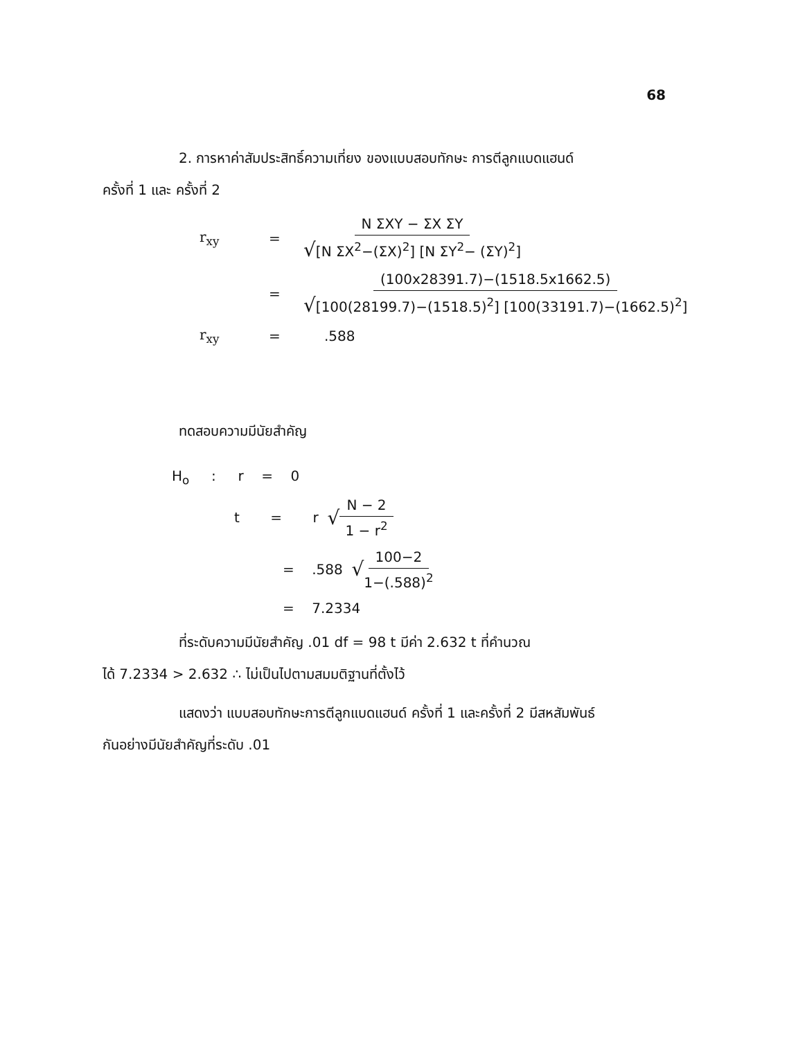68
2. การหาค่าสัมประสิทธิ์ความเที่ยง ของแบบสอบทักษะ การตีลูกแบดแฮนด์
ครั้งที่ 1 และ ครั้งที่ 2
r<sub>xy</sub> = N ΣXY − ΣX ΣY √[N ΣX<sup>2</sup>−(ΣX)<sup>2</sup>] [N ΣY<sup>2</sup>− (ΣY)<sup>2</sup>]
= (100x28391.7)−(1518.5x1662.5) √[100(28199.7)−(1518.5)<sup>2</sup>] [100(33191.7)−(1662.5)<sup>2</sup>]
r<sub>xy</sub> =.588
ทดสอบความมีนัยสำคัญ
H<sub>o</sub> : r = 0
t = r √ N − 2 1 − r<sup>2</sup>
= .588 √ 100−2 1−(.588)<sup>2</sup>
= 7.2334
ที่ระดับความมีนัยสำคัญ .01 df = 98 t มีค่า 2.632 t ที่คำนวณ
ได้ 7.2334 > 2.632 ∴ ไม่เป็นไปตามสมมติฐานที่ตั้งไว้
แสดงว่า แบบสอบทักษะการตีลูกแบดแฮนด์ ครั้งที่ 1 และครั้งที่ 2 มีสหสัมพันธ์
กันอย่างมีนัยสำคัญที่ระดับ .01